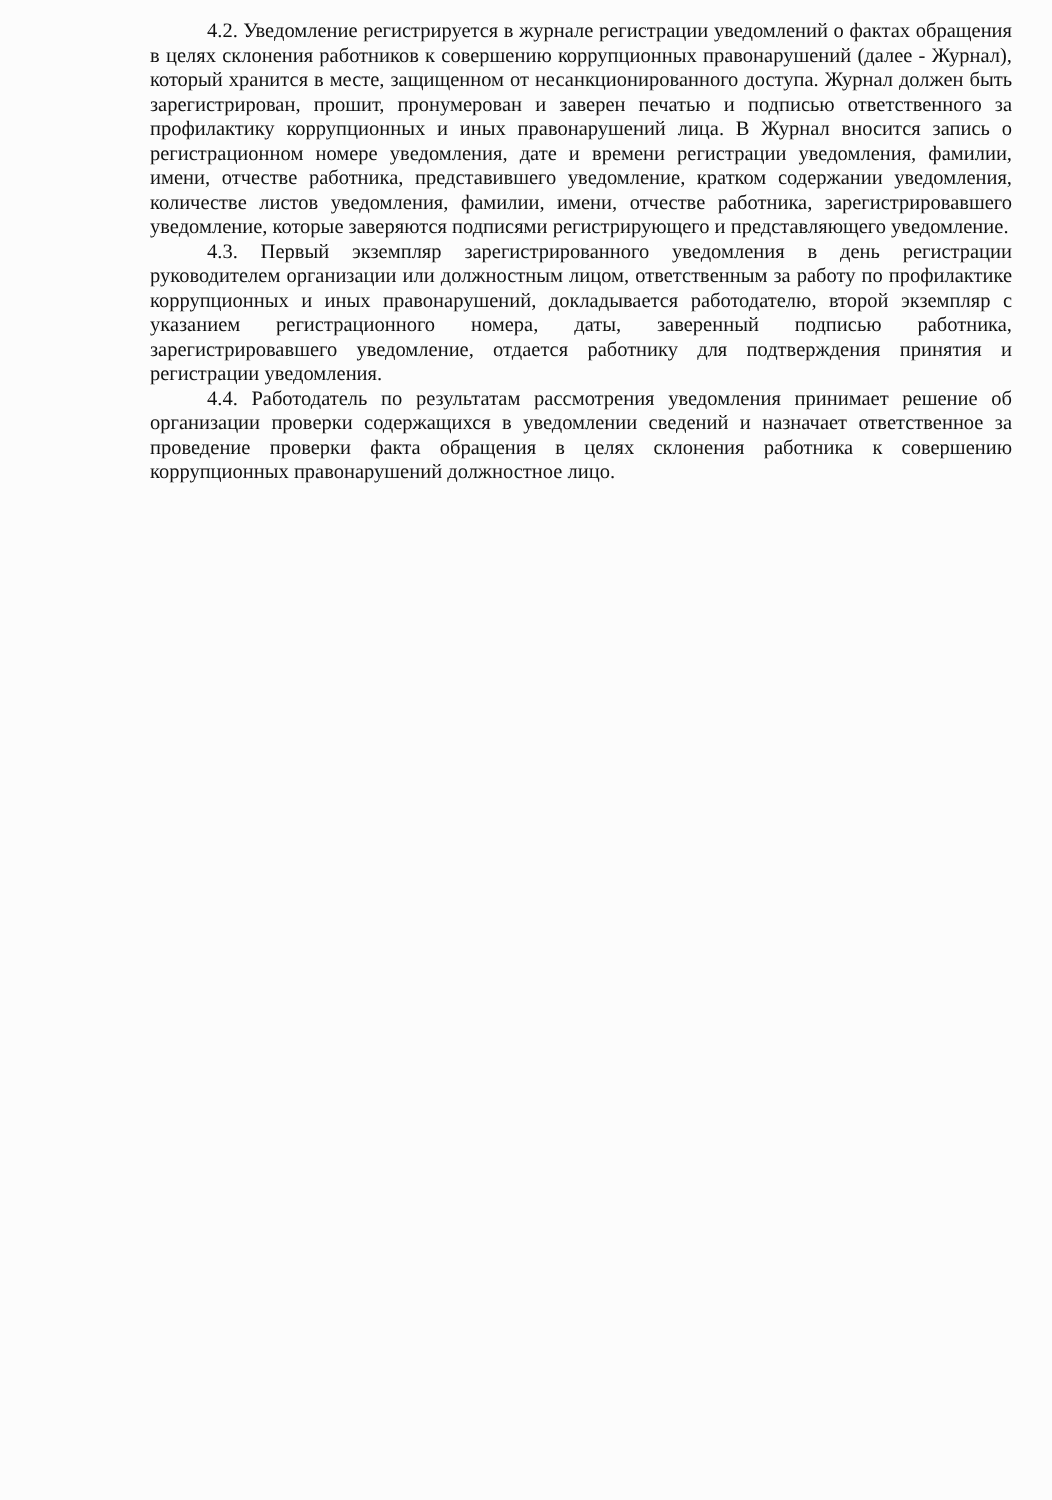4.2. Уведомление регистрируется в журнале регистрации уведомлений о фактах обращения в целях склонения работников к совершению коррупционных правонарушений (далее - Журнал), который хранится в месте, защищенном от несанкционированного доступа. Журнал должен быть зарегистрирован, прошит, пронумерован и заверен печатью и подписью ответственного за профилактику коррупционных и иных правонарушений лица. В Журнал вносится запись о регистрационном номере уведомления, дате и времени регистрации уведомления, фамилии, имени, отчестве работника, представившего уведомление, кратком содержании уведомления, количестве листов уведомления, фамилии, имени, отчестве работника, зарегистрировавшего уведомление, которые заверяются подписями регистрирующего и представляющего уведомление.
4.3. Первый экземпляр зарегистрированного уведомления в день регистрации руководителем организации или должностным лицом, ответственным за работу по профилактике коррупционных и иных правонарушений, докладывается работодателю, второй экземпляр с указанием регистрационного номера, даты, заверенный подписью работника, зарегистрировавшего уведомление, отдается работнику для подтверждения принятия и регистрации уведомления.
4.4. Работодатель по результатам рассмотрения уведомления принимает решение об организации проверки содержащихся в уведомлении сведений и назначает ответственное за проведение проверки факта обращения в целях склонения работника к совершению коррупционных правонарушений должностное лицо.